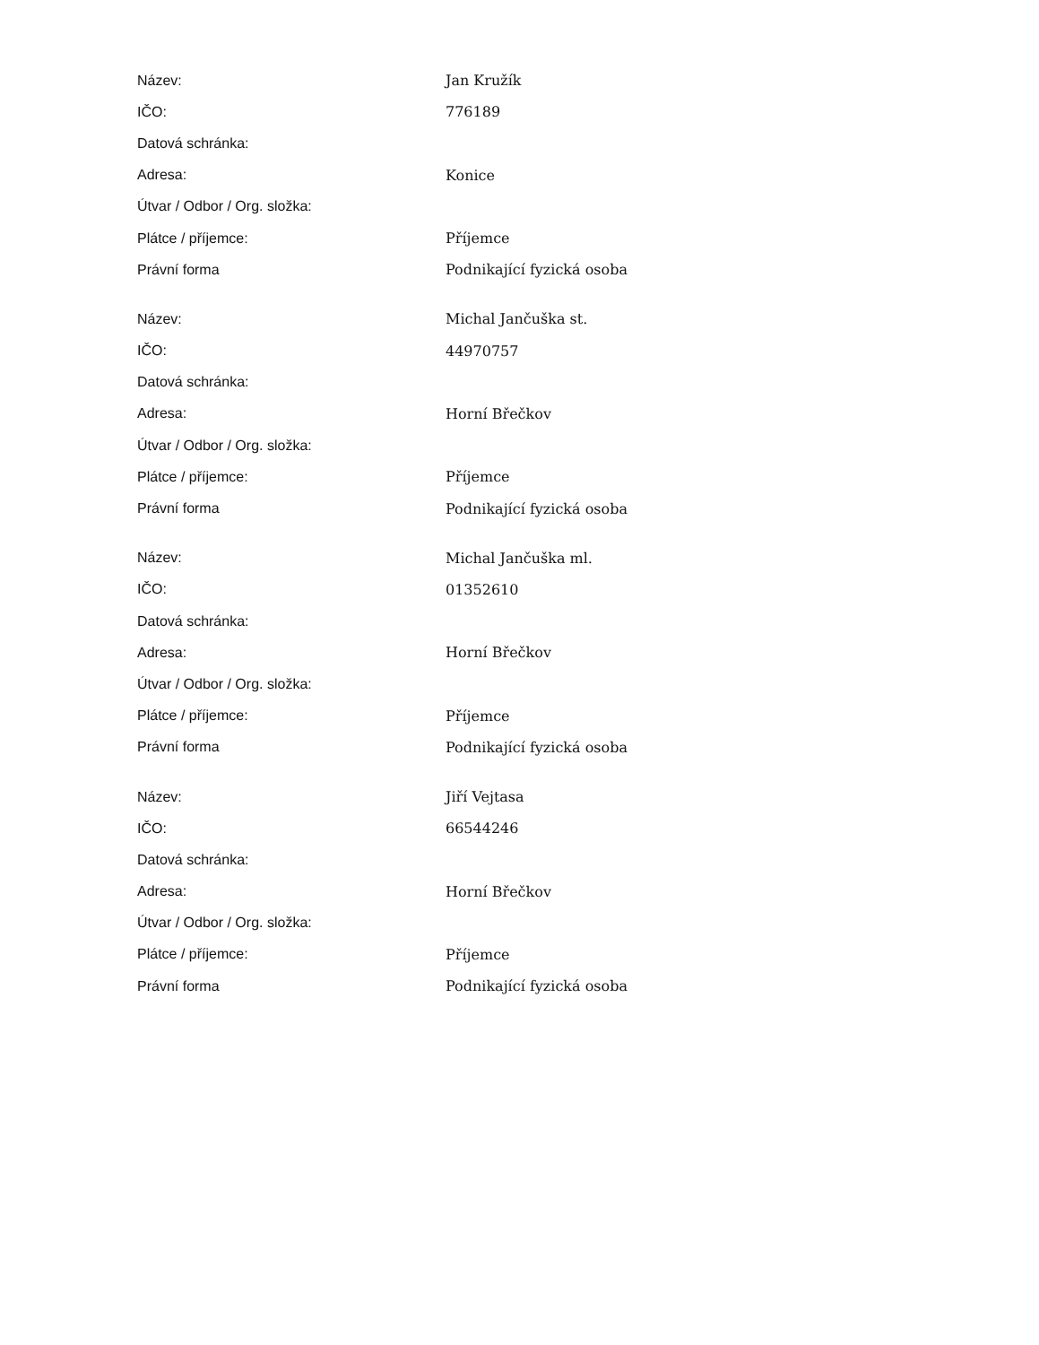| Název: | Jan Kružík |
| IČO: | 776189 |
| Datová schránka: | |
| Adresa: | Konice |
| Útvar / Odbor / Org. složka: | |
| Plátce / příjemce: | Příjemce |
| Právní forma | Podnikající fyzická osoba |
| Název: | Michal Jančuška st. |
| IČO: | 44970757 |
| Datová schránka: | |
| Adresa: | Horní Břečkov |
| Útvar / Odbor / Org. složka: | |
| Plátce / příjemce: | Příjemce |
| Právní forma | Podnikající fyzická osoba |
| Název: | Michal Jančuška ml. |
| IČO: | 01352610 |
| Datová schránka: | |
| Adresa: | Horní Břečkov |
| Útvar / Odbor / Org. složka: | |
| Plátce / příjemce: | Příjemce |
| Právní forma | Podnikající fyzická osoba |
| Název: | Jiří Vejtasa |
| IČO: | 66544246 |
| Datová schránka: | |
| Adresa: | Horní Břečkov |
| Útvar / Odbor / Org. složka: | |
| Plátce / příjemce: | Příjemce |
| Právní forma | Podnikající fyzická osoba |